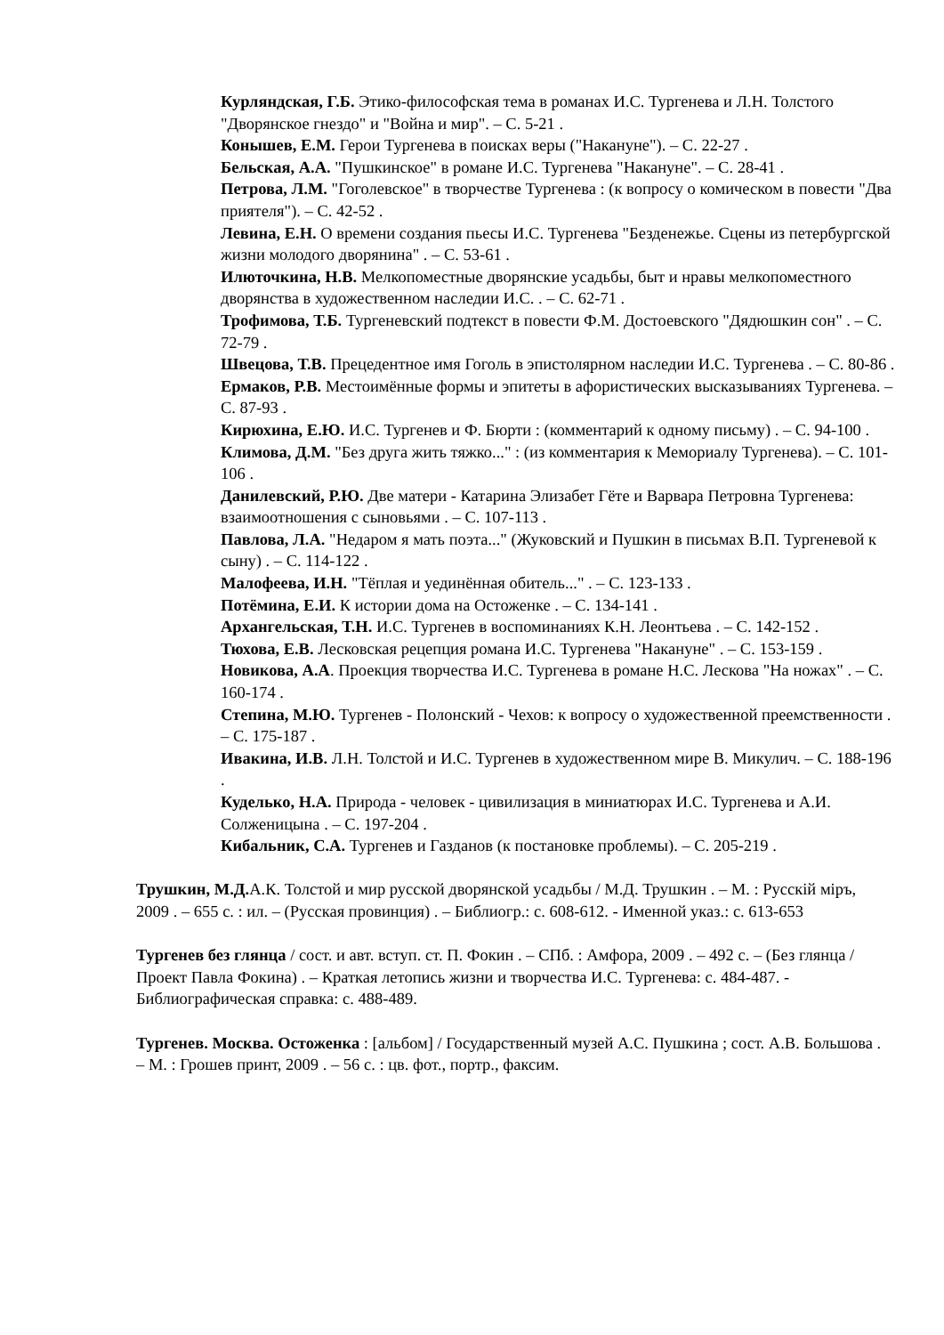Курляндская, Г.Б. Этико-философская тема в романах И.С. Тургенева и Л.Н. Толстого "Дворянское гнездо" и "Война и мир". – С. 5-21 .
Конышев, Е.М. Герои Тургенева в поисках веры ("Накануне"). – С. 22-27 .
Бельская, А.А. "Пушкинское" в романе И.С. Тургенева "Накануне". – С. 28-41 .
Петрова, Л.М. "Гоголевское" в творчестве Тургенева : (к вопросу о комическом в повести "Два приятеля"). – С. 42-52 .
Левина, Е.Н. О времени создания пьесы И.С. Тургенева "Безденежье. Сцены из петербургской жизни молодого дворянина" . – С. 53-61 .
Илюточкина, Н.В. Мелкопоместные дворянские усадьбы, быт и нравы мелкопоместного дворянства в художественном наследии И.С. . – С. 62-71 .
Трофимова, Т.Б. Тургеневский подтекст в повести Ф.М. Достоевского "Дядюшкин сон" . – С. 72-79 .
Швецова, Т.В. Прецедентное имя Гоголь в эпистолярном наследии И.С. Тургенева . – С. 80-86 .
Ермаков, Р.В. Местоимённые формы и эпитеты в афористических высказываниях Тургенева. – С. 87-93 .
Кирюхина, Е.Ю. И.С. Тургенев и Ф. Бюрти : (комментарий к одному письму) . – С. 94-100 .
Климова, Д.М. "Без друга жить тяжко..." : (из комментария к Мемориалу Тургенева). – С. 101-106 .
Данилевский, Р.Ю. Две матери - Катарина Элизабет Гёте и Варвара Петровна Тургенева: взаимоотношения с сыновьями . – С. 107-113 .
Павлова, Л.А. "Недаром я мать поэта..." (Жуковский и Пушкин в письмах В.П. Тургеневой к сыну) . – С. 114-122 .
Малофеева, И.Н. "Тёплая и уединённая обитель..." . – С. 123-133 .
Потёмина, Е.И. К истории дома на Остоженке . – С. 134-141 .
Архангельская, Т.Н. И.С. Тургенев в воспоминаниях К.Н. Леонтьева . – С. 142-152 .
Тюхова, Е.В. Лесковская рецепция романа И.С. Тургенева "Накануне" . – С. 153-159 .
Новикова, А.А. Проекция творчества И.С. Тургенева в романе Н.С. Лескова "На ножах" . – С. 160-174 .
Степина, М.Ю. Тургенев - Полонский - Чехов: к вопросу о художественной преемственности . – С. 175-187 .
Ивакина, И.В. Л.Н. Толстой и И.С. Тургенев в художественном мире В. Микулич. – С. 188-196 .
Куделько, Н.А. Природа - человек - цивилизация в миниатюрах И.С. Тургенева и А.И. Солженицына . – С. 197-204 .
Кибальник, С.А. Тургенев и Газданов (к постановке проблемы). – С. 205-219 .
Трушкин, М.Д. А.К. Толстой и мир русской дворянской усадьбы / М.Д. Трушкин . – М. : Русскій міръ, 2009 . – 655 с. : ил. – (Русская провинция) . – Библиогр.: с. 608-612. - Именной указ.: с. 613-653
Тургенев без глянца / сост. и авт. вступ. ст. П. Фокин . – СПб. : Амфора, 2009 . – 492 с. – (Без глянца / Проект Павла Фокина) . – Краткая летопись жизни и творчества И.С. Тургенева: с. 484-487. - Библиографическая справка: с. 488-489.
Тургенев. Москва. Остоженка : [альбом] / Государственный музей А.С. Пушкина ; сост. А.В. Большова . – М. : Грошев принт, 2009 . – 56 с. : цв. фот., портр., факсим.